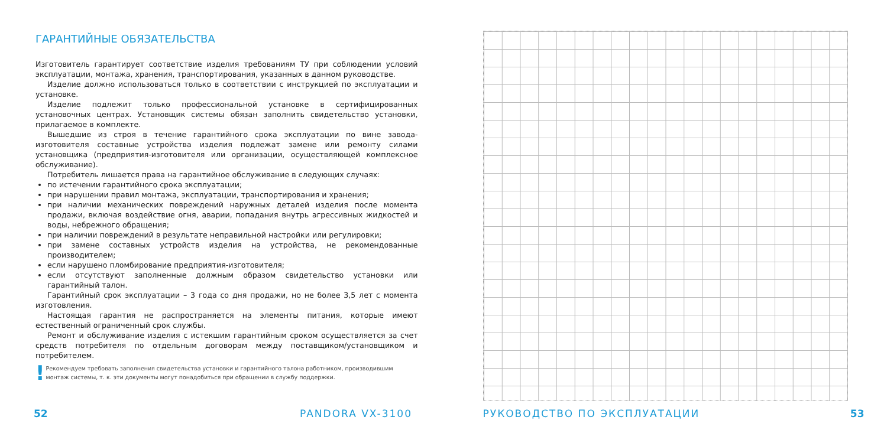ГАРАНТИЙНЫЕ ОБЯЗАТЕЛЬСТВА
Изготовитель гарантирует соответствие изделия требованиям ТУ при соблюдении условий эксплуатации, монтажа, хранения, транспортирования, указанных в данном руководстве.
Изделие должно использоваться только в соответствии с инструкцией по эксплуатации и установке.
Изделие подлежит только профессиональной установке в сертифицированных установочных центрах. Установщик системы обязан заполнить свидетельство установки, прилагаемое в комплекте.
Вышедшие из строя в течение гарантийного срока эксплуатации по вине завода-изготовителя составные устройства изделия подлежат замене или ремонту силами установщика (предприятия-изготовителя или организации, осуществляющей комплексное обслуживание).
Потребитель лишается права на гарантийное обслуживание в следующих случаях:
по истечении гарантийного срока эксплуатации;
при нарушении правил монтажа, эксплуатации, транспортирования и хранения;
при наличии механических повреждений наружных деталей изделия после момента продажи, включая воздействие огня, аварии, попадания внутрь агрессивных жидкостей и воды, небрежного обращения;
при наличии повреждений в результате неправильной настройки или регулировки;
при замене составных устройств изделия на устройства, не рекомендованные производителем;
если нарушено пломбирование предприятия-изготовителя;
если отсутствуют заполненные должным образом свидетельство установки или гарантийный талон.
Гарантийный срок эксплуатации – 3 года со дня продажи, но не более 3,5 лет с момента изготовления.
Настоящая гарантия не распространяется на элементы питания, которые имеют естественный ограниченный срок службы.
Ремонт и обслуживание изделия с истекшим гарантийным сроком осуществляется за счет средств потребителя по отдельным договорам между поставщиком/установщиком и потребителем.
!
Рекомендуем требовать заполнения свидетельства установки и гарантийного талона работником, производившим монтаж системы, т. к. эти документы могут понадобиться при обращении в службу поддержки.
52 PANDORA VX-3100
РУКОВОДСТВО ПО ЭКСПЛУАТАЦИИ 53